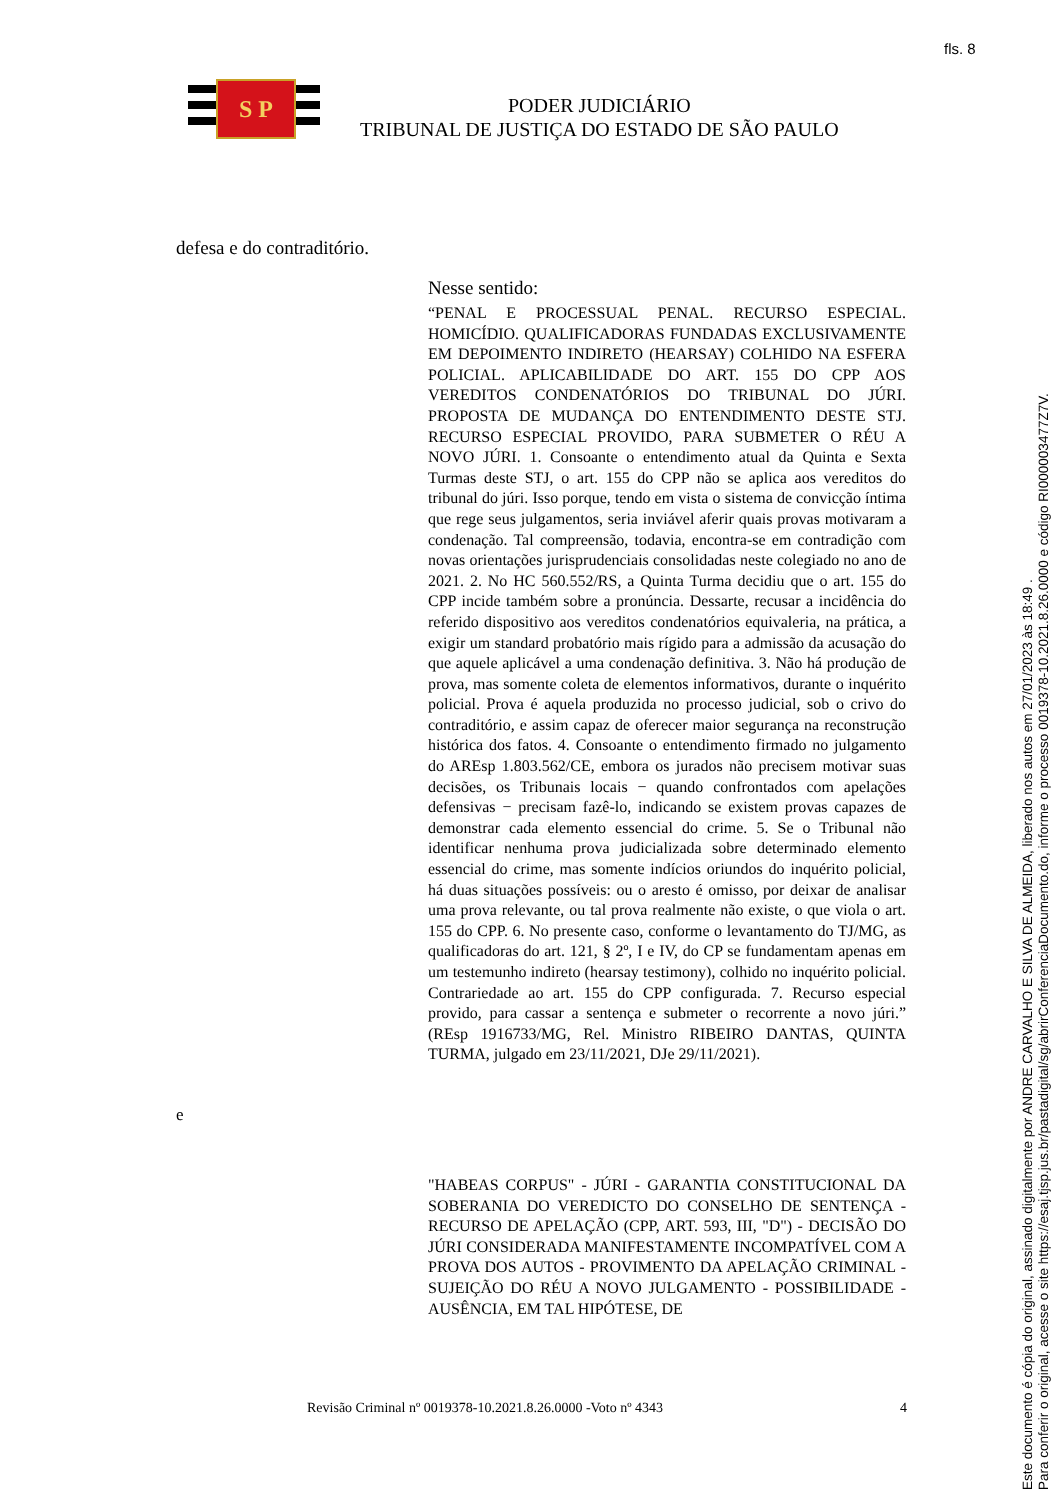fls. 8
S P
PODER JUDICIÁRIO
TRIBUNAL DE JUSTIÇA DO ESTADO DE SÃO PAULO
defesa e do contraditório.
Nesse sentido:
“PENAL E PROCESSUAL PENAL. RECURSO ESPECIAL. HOMICÍDIO. QUALIFICADORAS FUNDADAS EXCLUSIVAMENTE EM DEPOIMENTO INDIRETO (HEARSAY) COLHIDO NA ESFERA POLICIAL. APLICABILIDADE DO ART. 155 DO CPP AOS VEREDITOS CONDENATÓRIOS DO TRIBUNAL DO JÚRI. PROPOSTA DE MUDANÇA DO ENTENDIMENTO DESTE STJ. RECURSO ESPECIAL PROVIDO, PARA SUBMETER O RÉU A NOVO JÚRI. 1. Consoante o entendimento atual da Quinta e Sexta Turmas deste STJ, o art. 155 do CPP não se aplica aos vereditos do tribunal do júri. Isso porque, tendo em vista o sistema de convicção íntima que rege seus julgamentos, seria inviável aferir quais provas motivaram a condenação. Tal compreensão, todavia, encontra-se em contradição com novas orientações jurisprudenciais consolidadas neste colegiado no ano de 2021. 2. No HC 560.552/RS, a Quinta Turma decidiu que o art. 155 do CPP incide também sobre a pronúncia. Dessarte, recusar a incidência do referido dispositivo aos vereditos condenatórios equivaleria, na prática, a exigir um standard probatório mais rígido para a admissão da acusação do que aquele aplicável a uma condenação definitiva. 3. Não há produção de prova, mas somente coleta de elementos informativos, durante o inquérito policial. Prova é aquela produzida no processo judicial, sob o crivo do contraditório, e assim capaz de oferecer maior segurança na reconstrução histórica dos fatos. 4. Consoante o entendimento firmado no julgamento do AREsp 1.803.562/CE, embora os jurados não precisem motivar suas decisões, os Tribunais locais − quando confrontados com apelações defensivas − precisam fazê-lo, indicando se existem provas capazes de demonstrar cada elemento essencial do crime. 5. Se o Tribunal não identificar nenhuma prova judicializada sobre determinado elemento essencial do crime, mas somente indícios oriundos do inquérito policial, há duas situações possíveis: ou o aresto é omisso, por deixar de analisar uma prova relevante, ou tal prova realmente não existe, o que viola o art. 155 do CPP. 6. No presente caso, conforme o levantamento do TJ/MG, as qualificadoras do art. 121, § 2º, I e IV, do CP se fundamentam apenas em um testemunho indireto (hearsay testimony), colhido no inquérito policial. Contrariedade ao art. 155 do CPP configurada. 7. Recurso especial provido, para cassar a sentença e submeter o recorrente a novo júri.” (REsp 1916733/MG, Rel. Ministro RIBEIRO DANTAS, QUINTA TURMA, julgado em 23/11/2021, DJe 29/11/2021).
e
"HABEAS CORPUS" - JÚRI - GARANTIA CONSTITUCIONAL DA SOBERANIA DO VEREDICTO DO CONSELHO DE SENTENÇA - RECURSO DE APELAÇÃO (CPP, ART. 593, III, "D") - DECISÃO DO JÚRI CONSIDERADA MANIFESTAMENTE INCOMPATÍVEL COM A PROVA DOS AUTOS - PROVIMENTO DA APELAÇÃO CRIMINAL - SUJEIÇÃO DO RÉU A NOVO JULGAMENTO - POSSIBILIDADE - AUSÊNCIA, EM TAL HIPÓTESE, DE
Revisão Criminal nº 0019378-10.2021.8.26.0000 -Voto nº 4343 4
Este documento é cópia do original, assinado digitalmente por ANDRE CARVALHO E SILVA DE ALMEIDA, liberado nos autos em 27/01/2023 às 18:49 .
Para conferir o original, acesse o site https://esaj.tjsp.jus.br/pastadigital/sg/abrirConferenciaDocumento.do, informe o processo 0019378-10.2021.8.26.0000 e código RI000003477Z7V.